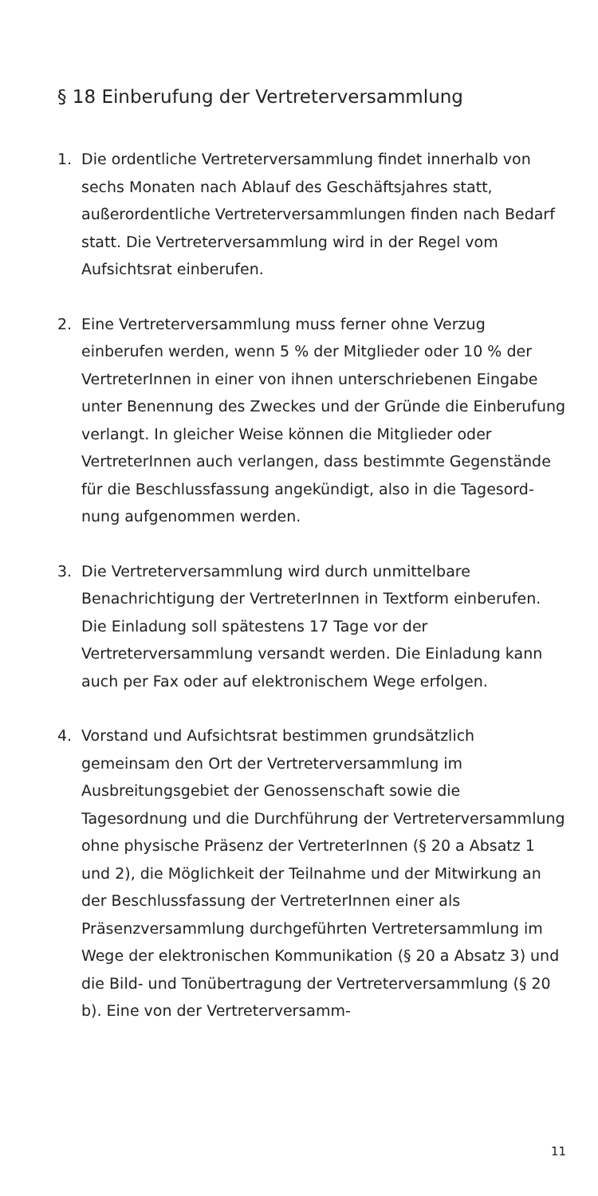§ 18 Einberufung der Vertreterversammlung
1. Die ordentliche Vertreterversammlung findet innerhalb von sechs Monaten nach Ablauf des Geschäftsjahres statt, außerordentliche Vertreterver­sammlungen finden nach Bedarf statt. Die Vertreter­versammlung wird in der Regel vom Aufsichtsrat einberufen.
2. Eine Vertreterversammlung muss ferner ohne Verzug einberufen werden, wenn 5 % der Mitglieder oder 10 % der VertreterInnen in einer von ihnen unterschrie­benen Eingabe unter Benennung des Zweckes und der Gründe die Einberufung verlangt. In gleicher Weise können die Mitglieder oder VertreterInnen auch verlangen, dass bestimmte Gegenstände für die Beschlussfassung angekündigt, also in die Tagesord­nung aufgenommen werden.
3. Die Vertreterversammlung wird durch unmittelbare Benachrichtigung der VertreterInnen in Textform einberufen. Die Einladung soll spätestens 17 Tage vor der Vertreterversammlung versandt werden. Die Einladung kann auch per Fax oder auf elektronischem Wege erfolgen.
4. Vorstand und Aufsichtsrat bestimmen grundsätzlich gemeinsam den Ort der Vertreterversammlung im Ausbreitungsgebiet der Genossenschaft sowie die Tagesordnung und die Durchführung der Vertreter­versammlung ohne physische Präsenz der Vertrete­rInnen (§ 20 a Absatz 1 und 2), die Möglichkeit der Teilnahme und der Mitwirkung an der Beschlussfas­sung der VertreterInnen einer als Präsenzversamm­lung durchgeführten Vertretersammlung im Wege der elektronischen Kommunikation (§ 20 a Absatz 3) und die Bild- und Tonübertragung der Vertreterver­sammlung (§ 20 b). Eine von der Vertreterversamm-
11